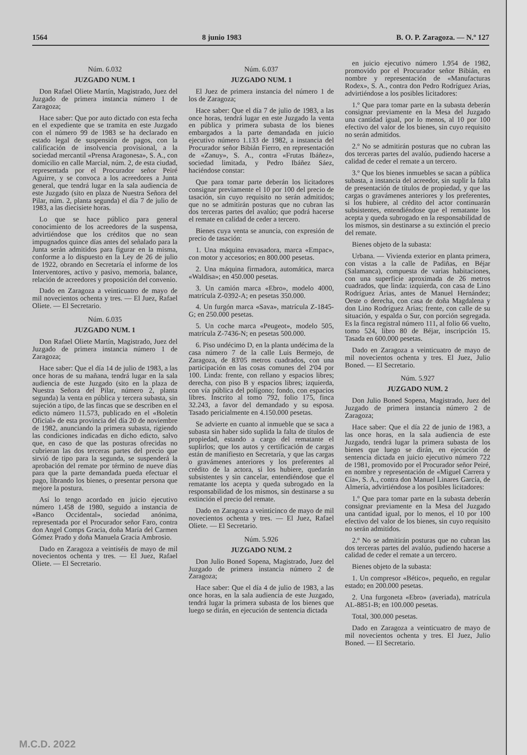1564 8 junio 1983 B. O. P. Zaragoza. — N.º 127
Núm. 6.032
JUZGADO NUM. 1
Don Rafael Oliete Martín, Magistrado, Juez del Juzgado de primera instancia número 1 de Zaragoza;
Hace saber: Que por auto dictado con esta fecha en el expediente que se tramita en este Juzgado con el número 99 de 1983 se ha declarado en estado legal de suspensión de pagos, con la calificación de insolvencia provisional, a la sociedad mercantil «Prensa Aragonesa», S. A., con domicilio en calle Marcial, núm. 2, de esta ciudad, representada por el Procurador señor Peiré Aguirre, y se convoca a los acreedores a Junta general, que tendrá lugar en la sala audiencia de este Juzgado (sito en plaza de Nuestra Señora del Pilar, núm. 2, planta segunda) el día 7 de julio de 1983, a las diecisiete horas.
Lo que se hace público para general conocimiento de los acreedores de la suspensa, advirtiéndose que los créditos que no sean impugnados quince días antes del señalado para la Junta serán admitidos para figurar en la misma, conforme a lo dispuesto en la Ley de 26 de julio de 1922, obrando en Secretaría el informe de los Interventores, activo y pasivo, memoria, balance, relación de acreedores y proposición del convenio.
Dado en Zaragoza a veinticuatro de mayo de mil novecientos ochenta y tres. — El Juez, Rafael Oliete. — El Secretario.
Núm. 6.035
JUZGADO NUM. 1
Don Rafael Oliete Martín, Magistrado, Juez del Juzgado de primera instancia número 1 de Zaragoza;
Hace saber: Que el día 14 de julio de 1983, a las once horas de su mañana, tendrá lugar en la sala audiencia de este Juzgado (sito en la plaza de Nuestra Señora del Pilar, número 2, planta segunda) la venta en pública y tercera subasta, sin sujeción a tipo, de las fincas que se describen en el edicto número 11.573, publicado en el «Boletín Oficial» de esta provincia del día 20 de noviembre de 1982, anunciando la primera subasta, rigiendo las condiciones indicadas en dicho edicto, salvo que, en caso de que las posturas ofrecidas no cubrieran las dos terceras partes del precio que sirvió de tipo para la segunda, se suspenderá la aprobación del remate por término de nueve días para que la parte demandada pueda efectuar el pago, librando los bienes, o presentar persona que mejore la postura.
Así lo tengo acordado en juicio ejecutivo número 1.458 de 1980, seguido a instancia de «Banco Occidental», sociedad anónima, representada por el Procurador señor Faro, contra don Angel Comps Gracia, doña María del Carmen Gómez Prado y doña Manuela Gracia Ambrosio.
Dado en Zaragoza a veintiséis de mayo de mil novecientos ochenta y tres. — El Juez, Rafael Oliete. — El Secretario.
Núm. 6.037
JUZGADO NUM. 1
El Juez de primera instancia del número 1 de los de Zaragoza;
Hace saber: Que el día 7 de julio de 1983, a las once horas, tendrá lugar en este Juzgado la venta en pública y primera subasta de los bienes embargados a la parte demandada en juicio ejecutivo número 1.133 de 1982, a instancia del Procurador señor Bibián Fierro, en representación de «Zanuy», S. A., contra «Frutas Ibáñez», sociedad limitada, y Pedro Ibáñez Sáez, haciéndose constar:
Que para tomar parte deberán los licitadores consignar previamente el 10 por 100 del precio de tasación, sin cuyo requisito no serán admitidos; que no se admitirán posturas que no cubran las dos terceras partes del avalúo; que podrá hacerse el remate en calidad de ceder a tercero.
Bienes cuya venta se anuncia, con expresión de precio de tasación:
1. Una máquina envasadora, marca «Empac», con motor y accesorios; en 800.000 pesetas.
2. Una máquina firmadora, automática, marca «Waldisa»; en 450.000 pesetas.
3. Un camión marca «Ebro», modelo 4000, matrícula Z-0392-A; en pesetas 350.000.
4. Un furgón marca «Sava», matrícula Z-1845-G; en 250.000 pesetas.
5. Un coche marca «Peugeot», modelo 505, matrícula Z-7436-N; en pesetas 500.000.
6. Piso undécimo D, en la planta undécima de la casa número 7 de la calle Luis Bermejo, de Zaragoza, de 83'05 metros cuadrados, con una participación en las cosas comunes del 2'04 por 100. Linda: frente, con rellano y espacios libres; derecha, con piso B y espacios libres; izquierda, con vía pública del polígono; fondo, con espacios libres. Inscrito al tomo 792, folio 175, finca 32.243, a favor del demandado y su esposa. Tasado pericialmente en 4.150.000 pesetas.
Se advierte en cuanto al inmueble que se saca a subasta sin haber sido suplida la falta de títulos de propiedad, estando a cargo del rematante el suplirlos; que los autos y certificación de cargas están de manifiesto en Secretaría, y que las cargas o gravámenes anteriores y los preferentes al crédito de la actora, si los hubiere, quedarán subsistentes y sin cancelar, entendiéndose que el rematante los acepta y queda subrogado en la responsabilidad de los mismos, sin destinarse a su extinción el precio del remate.
Dado en Zaragoza a veinticinco de mayo de mil novecientos ochenta y tres. — El Juez, Rafael Oliete. — El Secretario.
Núm. 5.926
JUZGADO NUM. 2
Don Julio Boned Sopena, Magistrado, Juez del Juzgado de primera instancia número 2 de Zaragoza;
Hace saber: Que el día 4 de julio de 1983, a las once horas, en la sala audiencia de este Juzgado, tendrá lugar la primera subasta de los bienes que luego se dirán, en ejecución de sentencia dictada
en juicio ejecutivo número 1.954 de 1982, promovido por el Procurador señor Bibián, en nombre y representación de «Manufacturas Rodex», S. A., contra don Pedro Rodríguez Arias, advirtiéndose a los posibles licitadores:
1.º Que para tomar parte en la subasta deberán consignar previamente en la Mesa del Juzgado una cantidad igual, por lo menos, al 10 por 100 efectivo del valor de los bienes, sin cuyo requisito no serán admitidos.
2.º No se admitirán posturas que no cubran las dos terceras partes del avalúo, pudiendo hacerse a calidad de ceder el remate a un tercero.
3.º Que los bienes inmuebles se sacan a pública subasta, a instancia del acreedor, sin suplir la falta de presentación de títulos de propiedad, y que las cargas o gravámenes anteriores y los preferentes, si los hubiere, al crédito del actor continuarán subsistentes, entendiéndose que el rematante los acepta y queda subrogado en la responsabilidad de los mismos, sin destinarse a su extinción el precio del remate.
Bienes objeto de la subasta:
Urbana. — Vivienda exterior en planta primera, con vistas a la calle de Padiñas, en Béjar (Salamanca), compuesta de varias habitaciones, con una superficie aproximada de 26 metros cuadrados, que linda: izquierda, con casa de Lino Rodríguez Arias, antes de Manuel Hernández; Oeste o derecha, con casa de doña Magdalena y don Lino Rodríguez Arias; frente, con calle de su situación, y espalda o Sur, con porción segregada. Es la finca registral número 111, al folio 66 vuelto, tomo 524, libro 80 de Béjar, inscripción 15. Tasada en 600.000 pesetas.
Dado en Zaragoza a veinticuatro de mayo de mil novecientos ochenta y tres. El Juez, Julio Boned. — El Secretario.
Núm. 5.927
JUZGADO NUM. 2
Don Julio Boned Sopena, Magistrado, Juez del Juzgado de primera instancia número 2 de Zaragoza;
Hace saber: Que el día 22 de junio de 1983, a las once horas, en la sala audiencia de este Juzgado, tendrá lugar la primera subasta de los bienes que luego se dirán, en ejecución de sentencia dictada en juicio ejecutivo número 722 de 1981, promovido por el Procurador señor Peiré, en nombre y representación de «Miguel Carrera y Cía», S. A., contra don Manuel Linares García, de Almería, advirtiéndose a los posibles licitadores:
1.º Que para tomar parte en la subasta deberán consignar previamente en la Mesa del Juzgado una cantidad igual, por lo menos, el 10 por 100 efectivo del valor de los bienes, sin cuyo requisito no serán admitidos.
2.º No se admitirán posturas que no cubran las dos terceras partes del avalúo, pudiendo hacerse a calidad de ceder el remate a un tercero.
Bienes objeto de la subasta:
1. Un compresor «Bético», pequeño, en regular estado; en 200.000 pesetas.
2. Una furgoneta «Ebro» (averiada), matrícula AL-8851-B; en 100.000 pesetas.
Total, 300.000 pesetas.
Dado en Zaragoza a veinticuatro de mayo de mil novecientos ochenta y tres. El Juez, Julio Boned. — El Secretario.
M.C.D. 2022